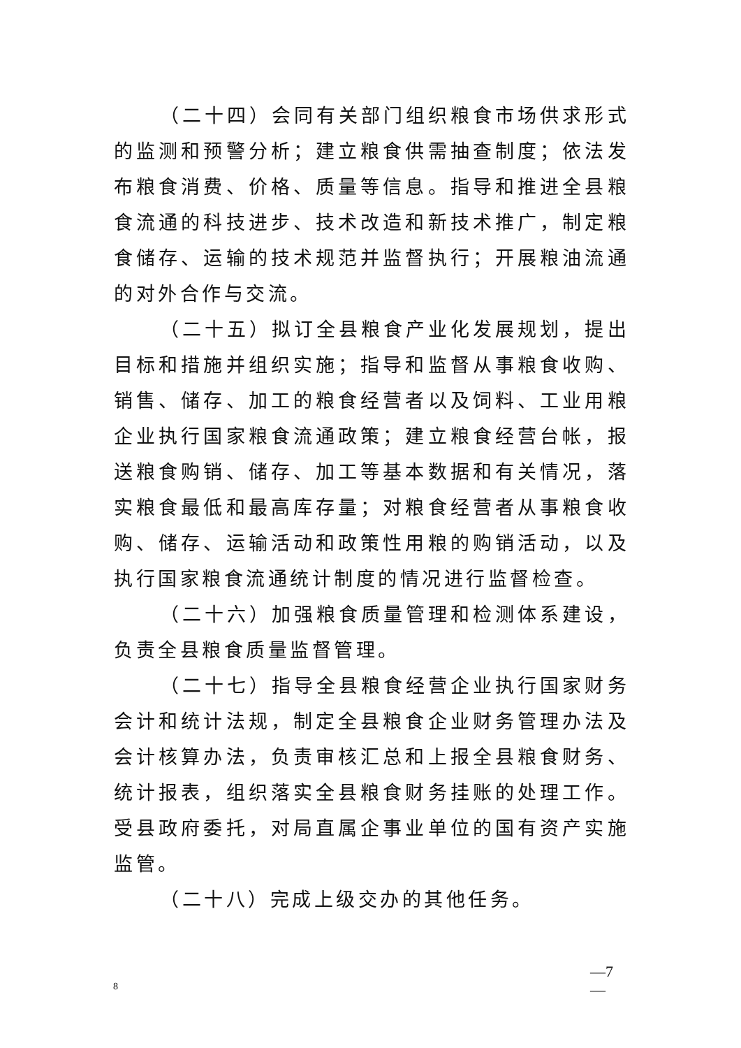（二十四）会同有关部门组织粮食市场供求形式的监测和预警分析；建立粮食供需抽查制度；依法发布粮食消费、价格、质量等信息。指导和推进全县粮食流通的科技进步、技术改造和新技术推广，制定粮食储存、运输的技术规范并监督执行；开展粮油流通的对外合作与交流。
（二十五）拟订全县粮食产业化发展规划，提出目标和措施并组织实施；指导和监督从事粮食收购、销售、储存、加工的粮食经营者以及饲料、工业用粮企业执行国家粮食流通政策；建立粮食经营台帐，报送粮食购销、储存、加工等基本数据和有关情况，落实粮食最低和最高库存量；对粮食经营者从事粮食收购、储存、运输活动和政策性用粮的购销活动，以及执行国家粮食流通统计制度的情况进行监督检查。
（二十六）加强粮食质量管理和检测体系建设，负责全县粮食质量监督管理。
（二十七）指导全县粮食经营企业执行国家财务会计和统计法规，制定全县粮食企业财务管理办法及会计核算办法，负责审核汇总和上报全县粮食财务、统计报表，组织落实全县粮食财务挂账的处理工作。受县政府委托，对局直属企事业单位的国有资产实施监管。
（二十八）完成上级交办的其他任务。
—7
—
8